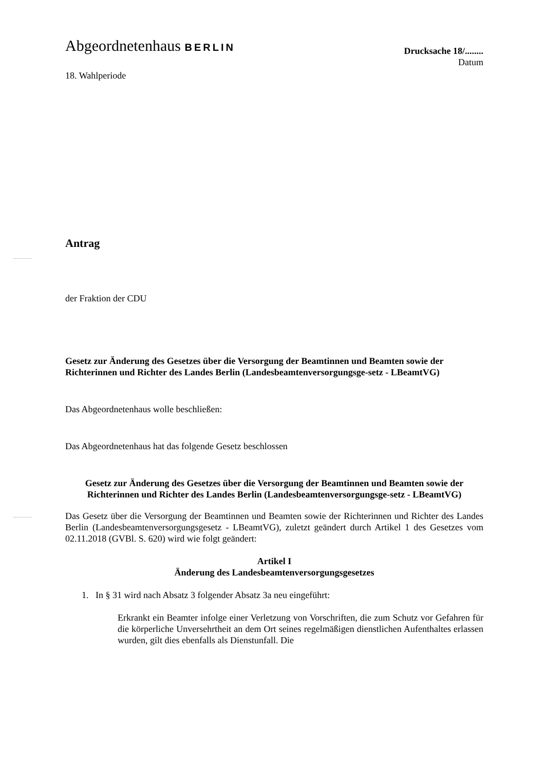Abgeordnetenhaus BERLIN
Drucksache 18/........
Datum
18. Wahlperiode
Antrag
der Fraktion der CDU
Gesetz zur Änderung des Gesetzes über die Versorgung der Beamtinnen und Beamten sowie der Richterinnen und Richter des Landes Berlin (Landesbeamtenversorgungsge-setz - LBeamtVG)
Das Abgeordnetenhaus wolle beschließen:
Das Abgeordnetenhaus hat das folgende Gesetz beschlossen
Gesetz zur Änderung des Gesetzes über die Versorgung der Beamtinnen und Beamten sowie der Richterinnen und Richter des Landes Berlin (Landesbeamtenversorgungsge-setz - LBeamtVG)
Das Gesetz über die Versorgung der Beamtinnen und Beamten sowie der Richterinnen und Richter des Landes Berlin (Landesbeamtenversorgungsgesetz - LBeamtVG), zuletzt geändert durch Artikel 1 des Gesetzes vom 02.11.2018 (GVBl. S. 620) wird wie folgt geändert:
Artikel I
Änderung des Landesbeamtenversorgungsgesetzes
1. In § 31 wird nach Absatz 3 folgender Absatz 3a neu eingeführt:
Erkrankt ein Beamter infolge einer Verletzung von Vorschriften, die zum Schutz vor Gefahren für die körperliche Unversehrtheit an dem Ort seines regelmäßigen dienstlichen Aufenthaltes erlassen wurden, gilt dies ebenfalls als Dienstunfall. Die